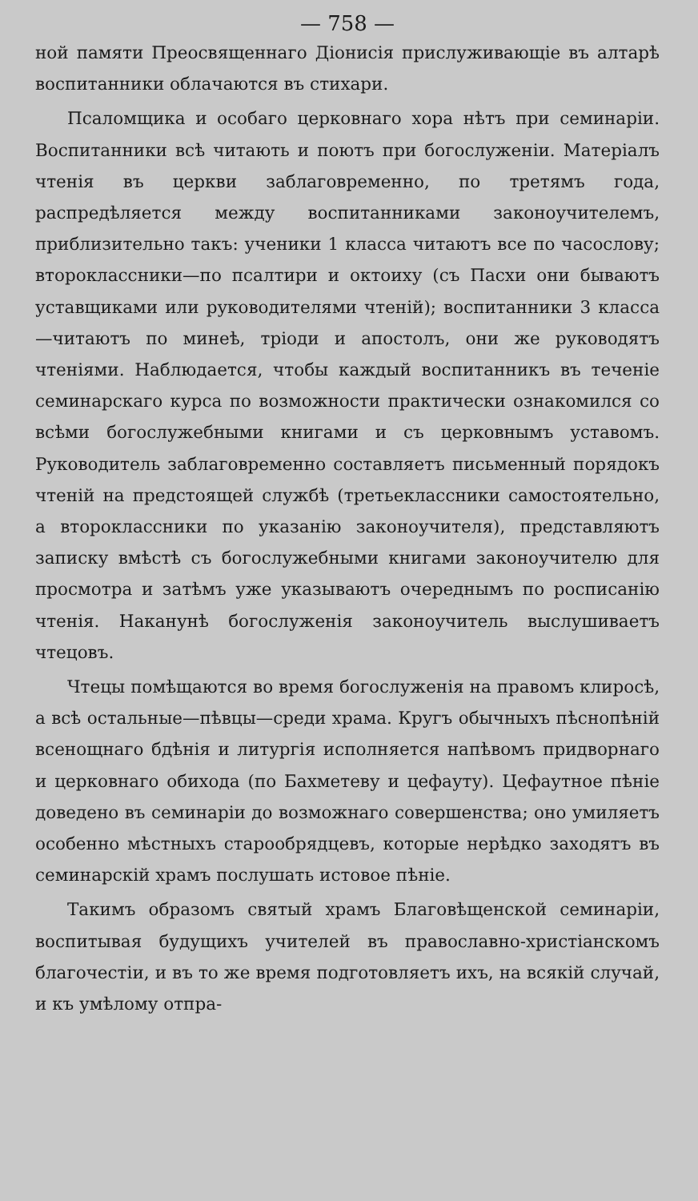— 758 —
ной памяти Преосвященнаго Діонисія прислуживающіе въ алтарѣ воспитанники облачаются въ стихари.
Псаломщика и особаго церковнаго хора нѣтъ при семинаріи. Воспитанники всѣ читають и поютъ при богослуженіи. Матеріалъ чтенія въ церкви заблаговременно, по третямъ года, распредѣляется между воспитанниками законоучителемъ, приблизительно такъ: ученики 1 класса читаютъ все по часослову; второклассники—по псалтири и октоиху (съ Пасхи они бываютъ уставщиками или руководителями чтеній); воспитанники 3 класса—читаютъ по минеѣ, тріоди и апостолъ, они же руководятъ чтеніями. Наблюдается, чтобы каждый воспитанникъ въ теченіе семинарскаго курса по возможности практически ознакомился со всѣми богослужебными книгами и съ церковнымъ уставомъ. Руководитель заблаговременно составляетъ письменный порядокъ чтеній на предстоящей службѣ (третьеклассники самостоятельно, а второклассники по указанію законоучителя), представляютъ записку вмѣстѣ съ богослужебными книгами законоучителю для просмотра и затѣмъ уже указываютъ очереднымъ по росписанію чтенія. Наканунѣ богослуженія законоучитель выслушиваетъ чтецовъ.
Чтецы помѣщаются во время богослуженія на правомъ клиросѣ, а всѣ остальные—пѣвцы—среди храма. Кругъ обычныхъ пѣснопѣній всенощнаго бдѣнія и литургія исполняется напѣвомъ придворнаго и церковнаго обихода (по Бахметеву и цефауту). Цефаутное пѣніе доведено въ семинаріи до возможнаго совершенства; оно умиляетъ особенно мѣстныхъ старообрядцевъ, которые нерѣдко заходятъ въ семинарскій храмъ послушать истовое пѣніе.
Такимъ образомъ святый храмъ Благовѣщенской семинаріи, воспитывая будущихъ учителей въ православно-христіанскомъ благочестіи, и въ то же время подготовляетъ ихъ, на всякій случай, и къ умѣлому отпра-